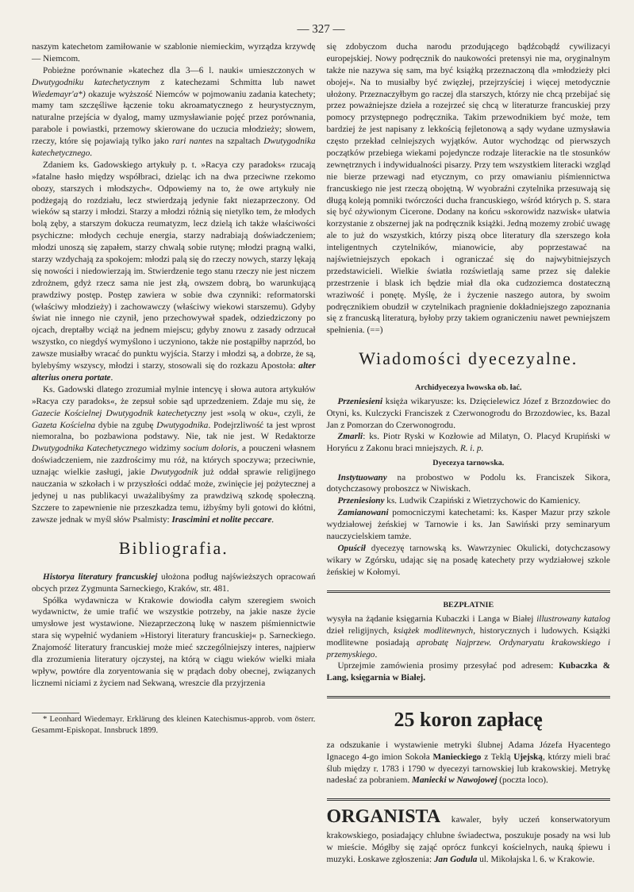— 327 —
naszym katechetom zamiłowanie w szablonie niemieckim, wyrządza krzywdę — Niemcom.
Pobieżne porównanie »katechez dla 3—6 l. nauki« umieszczonych w Dwutygodniku katechetycznym z katechezami Schmitta lub nawet Wiedemayr'a*) okazuje wyższość Niemców w pojmowaniu zadania katechety; mamy tam szczęśliwe łączenie toku akroamatycznego z heurystycznym, naturalne przejścia w dyalog, mamy uzmysławianie pojęć przez porównania, parabole i powiastki, przemowy skierowane do uczucia młodzieży; słowem, rzeczy, które się pojawiają tylko jako rari nantes na szpaltach Dwutygodnika katechetycznego.
Zdaniem ks. Gadowskiego artykuły p. t. »Racya czy paradoks« rzucają »fatalne hasło między współbraci, dzieląc ich na dwa przeciwne rzekomo obozy, starszych i młodszych«. Odpowiemy na to, że owe artykuły nie podżegają do rozdziału, lecz stwierdzają jedynie fakt niezaprzeczony. Od wieków są starzy i młodzi. Starzy a młodzi różnią się nietylko tem, że młodych bolą zęby, a starszym dokucza reumatyzm, lecz dzielą ich także właściwości psychiczne: młodych cechuje energia, starzy nadrabiają doświadczeniem; młodzi unoszą się zapałem, starzy chwalą sobie rutynę; młodzi pragną walki, starzy wzdychają za spokojem: młodzi palą się do rzeczy nowych, starzy lękają się nowości i niedowierzają im. Stwierdzenie tego stanu rzeczy nie jest niczem zdrożnem, gdyż rzecz sama nie jest złą, owszem dobrą, bo warunkującą prawdziwy postęp. Postęp zawiera w sobie dwa czynniki: reformatorski (właściwy młodzieży) i zachowawczy (właściwy wiekowi starszemu). Gdyby świat nie innego nie czynił, jeno przechowywał spadek, odziedziczony po ojcach, dreptałby wciąż na jednem miejscu; gdyby znowu z zasady odrzucał wszystko, co niegdyś wymyślono i uczyniono, także nie postąpiłby naprzód, bo zawsze musiałby wracać do punktu wyjścia. Starzy i młodzi są, a dobrze, że są, bylebyśmy wszyscy, młodzi i starzy, stosowali się do rozkazu Apostoła: alter alterius onera portate.
Ks. Gadowski dlatego zrozumiał mylnie intencyę i słowa autora artykułów »Racya czy paradoks«, że zepsuł sobie sąd uprzedzeniem. Zdaje mu się, że Gazecie Kościelnej Dwutygodnik katechetyczny jest »solą w oku«, czyli, że Gazeta Kościelna dybie na zgubę Dwutygodnika. Podejrzliwość ta jest wprost niemoralna, bo pozbawiona podstawy. Nie, tak nie jest. W Redaktorze Dwutygodnika Katechetycznego widzimy socium doloris, a pouczeni własnem doświadczeniem, nie zazdrościmy mu róż, na których spoczywa; przeciwnie, uznając wielkie zasługi, jakie Dwutygodnik już oddał sprawie religijnego nauczania w szkołach i w przyszłości oddać może, zwinięcie jej pożytecznej a jedynej u nas publikacyi uważalibyśmy za prawdziwą szkodę społeczną. Szczere to zapewnienie nie przeszkadza temu, iżbyśmy byli gotowi do kłótni, zawsze jednak w myśl słów Psalmisty: Irascimini et nolite peccare.
Bibliografia.
Historya literatury francuskiej ułożona podług najświeższych opracowań obcych przez Zygmunta Sarneckiego, Kraków, str. 481.
Spółka wydawnicza w Krakowie dowiodła całym szeregiem swoich wydawnictw, że umie trafić we wszystkie potrzeby, na jakie nasze życie umysłowe jest wystawione. Niezaprzeczoną lukę w naszem piśmiennictwie stara się wypełnić wydaniem »Historyi literatury francuskiej« p. Sarneckiego. Znajomość literatury francuskiej może mieć szczególniejszy interes, najpierw dla zrozumienia literatury ojczystej, na którą w ciągu wieków wielki miała wpływ, powtóre dla zoryentowania się w prądach doby obecnej, związanych licznemi niciami z życiem nad Sekwaną, wreszcie dla przyjrzenia
* Leonhard Wiedemayr. Erklärung des kleinen Katechismus-approb. vom österr. Gesammt-Episkopat. Innsbruck 1899.
się zdobyczom ducha narodu przodującego bądźcobądź cywilizacyi europejskiej. Nowy podręcznik do naukowości pretensyi nie ma, oryginalnym także nie nazywa się sam, ma być książką przeznaczoną dla »młodzieży płci obojej«. Na to musiałby być zwięzłej, przejrzyściej i więcej metodycznie ułożony. Przeznaczyłbym go raczej dla starszych, którzy nie chcą przebijać się przez poważniejsze dzieła a rozejrzeć się chcą w literaturze francuskiej przy pomocy przystępnego podręcznika. Takim przewodnikiem być może, tem bardziej że jest napisany z lekkością fejletonową a sądy wydane uzmysławia często przekład celniejszych wyjątków. Autor wychodząc od pierwszych początków przebiega wiekami pojedyncze rodzaje literackie na tle stosunków zewnętrznych i indywidualności pisarzy. Przy tem wszystkiem literacki wzgląd nie bierze przewagi nad etycznym, co przy omawianiu piśmiennictwa francuskiego nie jest rzeczą obojętną. W wyobraźni czytelnika przesuwają się długą koleją pomniki twórczości ducha francuskiego, wśród których p. S. stara się być ożywionym Cicerone. Dodany na końcu »skorowidz nazwisk« ułatwia korzystanie z obszernej jak na podręcznik książki. Jedną mozemy zrobić uwagę ale to już do wszystkich, którzy piszą obce literatury dla szerszego koła inteligentnych czytelników, mianowicie, aby poprzestawać na najświetniejszych epokach i ograniczać się do najwybitniejszych przedstawicieli. Wielkie światła rozświetlają same przez się dalekie przestrzenie i blask ich będzie miał dla oka cudzoziemca dostateczną wraziwość i ponętę. Myślę, że i życzenie naszego autora, by swoim podręcznikiem obudził w czytelnikach pragnienie dokładniejszego zapoznania się z francuską literaturą, byłoby przy takiem ograniczeniu nawet pewniejszem spełnienia. (==)
Wiadomości dyecezyalne.
Archidyecezya lwowska ob. łać.
Przeniesieni księża wikaryusze: ks. Dzięcielewicz Józef z Brzozdowiec do Otyni, ks. Kulczycki Franciszek z Czerwonogrodu do Brzozdowiec, ks. Bazal Jan z Pomorzan do Czerwonogrodu.
Zmarli: ks. Piotr Ryski w Kozłowie ad Milatyn, O. Placyd Krupiński w Horyńcu z Zakonu braci mniejszych. R. i. p.
Dyecezya tarnowska.
Instytuowany na probostwo w Podolu ks. Franciszek Sikora, dotychczasowy proboszcz w Niwiskach.
Przeniesiony ks. Ludwik Czapiński z Wietrzychowic do Kamienicy.
Zamianowani pomocniczymi katechetami: ks. Kasper Mazur przy szkole wydziałowej żeńskiej w Tarnowie i ks. Jan Sawiński przy seminaryum nauczycielskiem tamże.
Opuścił dyecezyę tarnowską ks. Wawrzyniec Okulicki, dotychczasowy wikary w Zgórsku, udając się na posadę katechety przy wydziałowej szkole żeńskiej w Kołomyi.
BEZPŁATNIE
wysyła na żądanie księgarnia Kubaczki i Langa w Białej illustrowany katalog dzieł religijnych, książek modlitewnych, historycznych i ludowych. Książki modlitewne posiadają aprobatę Najprzew. Ordynaryatu krakowskiego i przemyskiego.
Uprzejmie zamówienia prosimy przesyłać pod adresem: Kubaczka & Lang, księgarnia w Białej.
25 koron zapłacę
za odszukanie i wystawienie metryki ślubnej Adama Józefa Hyacentego Ignacego 4-go imion Sokoła Manieckiego z Teklą Ujejską, którzy mieli brać ślub między r. 1783 i 1790 w dyecezyi tarnowskiej lub krakowskiej. Metrykę nadesłać za pobraniem. Maniecki w Nawojowej (poczta loco).
ORGANISTA kawaler, były uczeń konserwatoryum krakowskiego, posiadający chlubne świadectwa, poszukuje posady na wsi lub w mieście. Mógłby się zająć oprócz funkcyi kościelnych, nauką śpiewu i muzyki. Łoskawe zgłoszenia: Jan Godula ul. Mikołajska l. 6. w Krakowie.